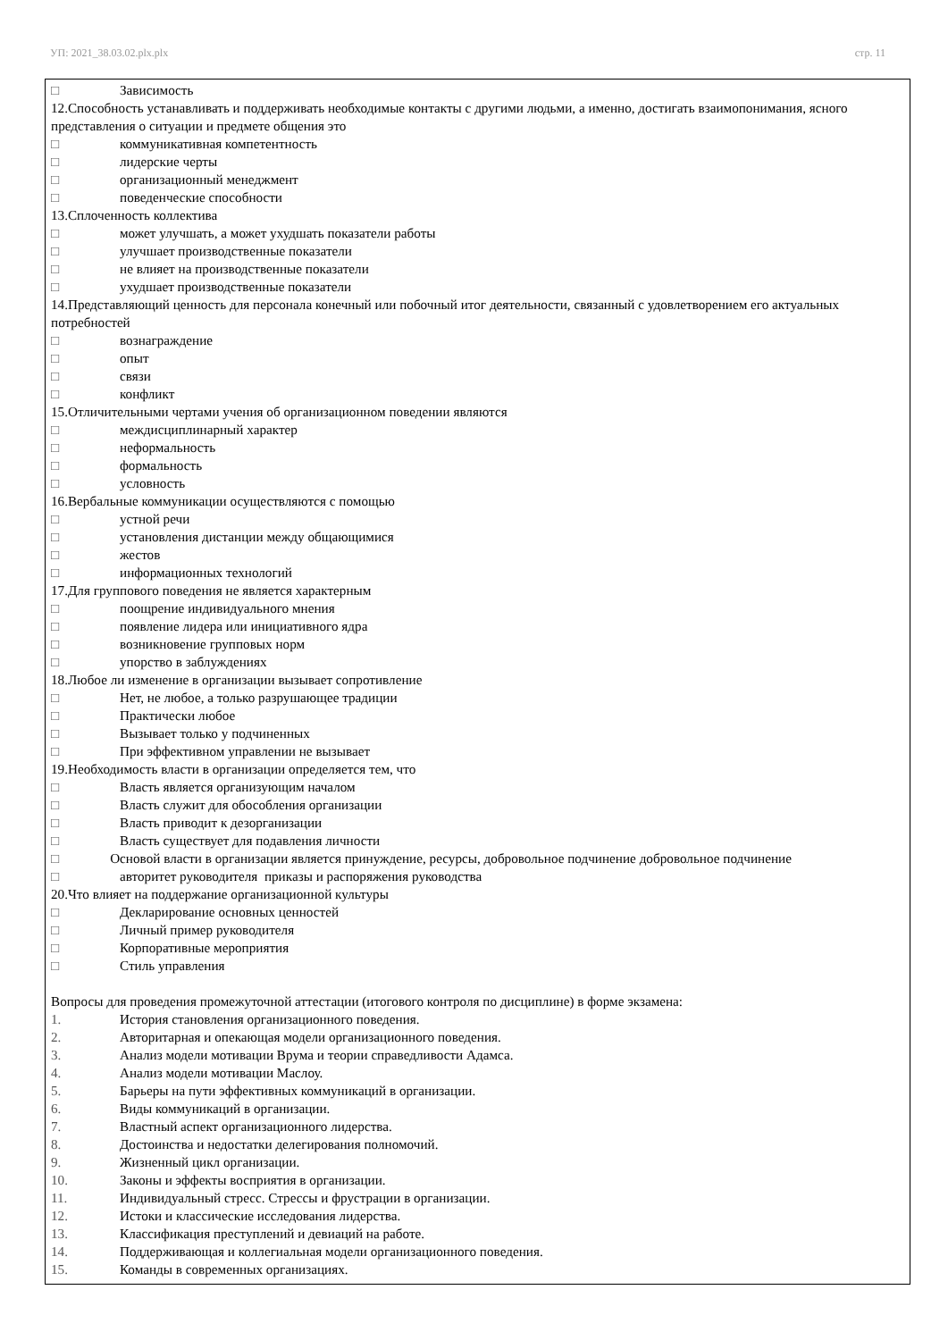УП: 2021_38.03.02.plx.plx стр. 11
□ Зависимость
12.Способность устанавливать и поддерживать необходимые контакты с другими людьми, а именно, достигать взаимопонимания, ясного представления о ситуации и предмете общения это
□ коммуникативная компетентность
□ лидерские черты
□ организационный менеджмент
□ поведенческие способности
13.Сплоченность коллектива
□ может улучшать, а может ухудшать показатели работы
□ улучшает производственные показатели
□ не влияет на производственные показатели
□ ухудшает производственные показатели
14.Представляющий ценность для персонала конечный или побочный итог деятельности, связанный с удовлетворением его актуальных потребностей
□ вознаграждение
□ опыт
□ связи
□ конфликт
15.Отличительными чертами учения об организационном поведении являются
□ междисциплинарный характер
□ неформальность
□ формальность
□ условность
16.Вербальные коммуникации осуществляются с помощью
□ устной речи
□ установления дистанции между общающимися
□ жестов
□ информационных технологий
17.Для группового поведения не является характерным
□ поощрение индивидуального мнения
□ появление лидера или инициативного ядра
□ возникновение групповых норм
□ упорство в заблуждениях
18.Любое ли изменение в организации вызывает сопротивление
□ Нет, не любое, а только разрушающее традиции
□ Практически любое
□ Вызывает только у подчиненных
□ При эффективном управлении не вызывает
19.Необходимость власти в организации определяется тем, что
□ Власть является организующим началом
□ Власть служит для обособления организации
□ Власть приводит к дезорганизации
□ Власть существует для подавления личности
□ Основой власти в организации является принуждение, ресурсы, добровольное подчинение добровольное подчинение
□ авторитет руководителя приказы и распоряжения руководства
20.Что влияет на поддержание организационной культуры
□ Декларирование основных ценностей
□ Личный пример руководителя
□ Корпоративные мероприятия
□ Стиль управления
Вопросы для проведения промежуточной аттестации (итогового контроля по дисциплине) в форме экзамена:
1. История становления организационного поведения.
2. Авторитарная и опекающая модели организационного поведения.
3. Анализ модели мотивации Врума и теории справедливости Адамса.
4. Анализ модели мотивации Маслоу.
5. Барьеры на пути эффективных коммуникаций в организации.
6. Виды коммуникаций в организации.
7. Властный аспект организационного лидерства.
8. Достоинства и недостатки делегирования полномочий.
9. Жизненный цикл организации.
10. Законы и эффекты восприятия в организации.
11. Индивидуальный стресс. Стрессы и фрустрации в организации.
12. Истоки и классические исследования лидерства.
13. Классификация преступлений и девиаций на работе.
14. Поддерживающая и коллегиальная модели организационного поведения.
15. Команды в современных организациях.